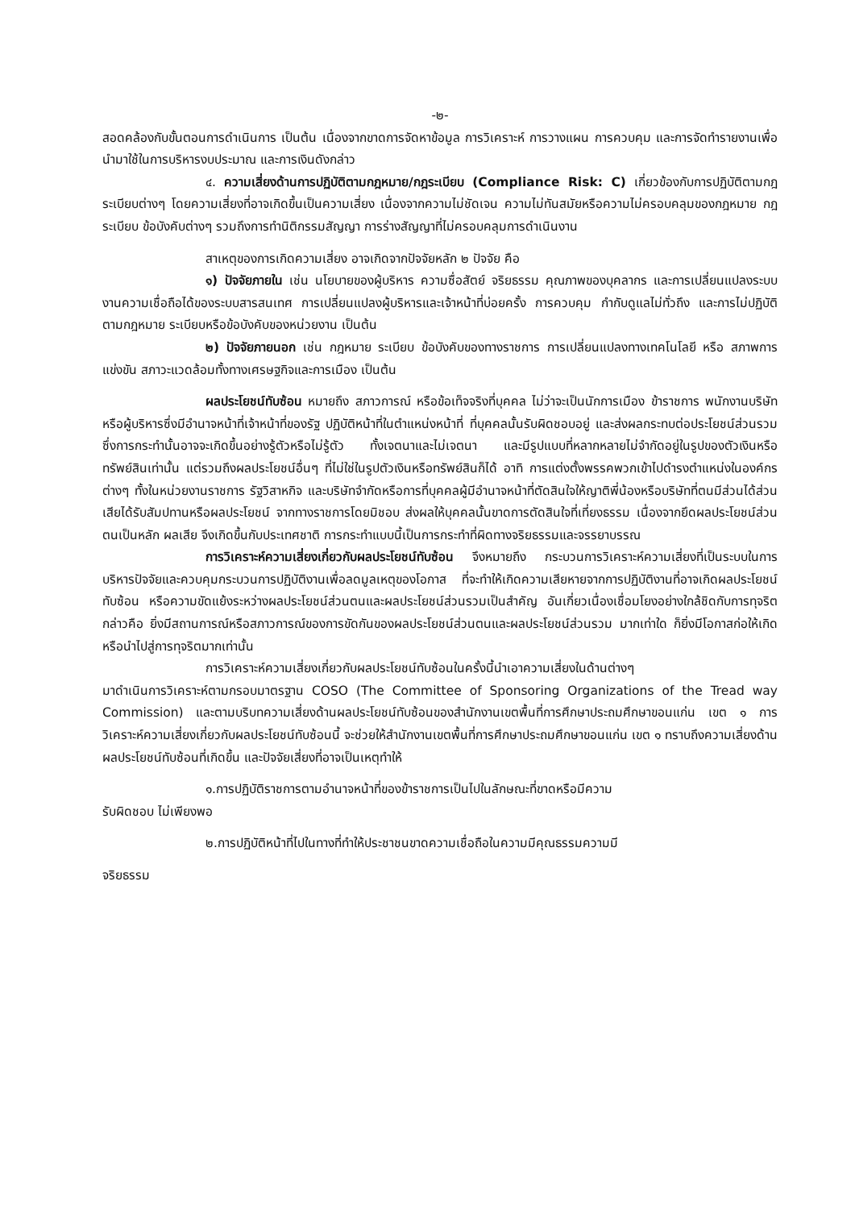-๒-
สอดคล้องกับขั้นตอนการดำเนินการ เป็นต้น เนื่องจากขาดการจัดหาข้อมูล การวิเคราะห์ การวางแผน การควบคุม และการจัดทำรายงานเพื่อนำมาใช้ในการบริหารงบประมาณ และการเงินดังกล่าว
๔. ความเสี่ยงด้านการปฏิบัติตามกฎหมาย/กฎระเบียบ (Compliance Risk: C) เกี่ยวข้องกับการปฏิบัติตามกฎระเบียบต่างๆ โดยความเสี่ยงที่อาจเกิดขึ้นเป็นความเสี่ยง เนื่องจากความไม่ชัดเจน ความไม่ทันสมัยหรือความไม่ครอบคลุมของกฎหมาย กฎระเบียบ ข้อบังคับต่างๆ รวมถึงการทำนิติกรรมสัญญา การร่างสัญญาที่ไม่ครอบคลุมการดำเนินงาน
สาเหตุของการเกิดความเสี่ยง อาจเกิดจากปัจจัยหลัก ๒ ปัจจัย คือ
๑) ปัจจัยภายใน เช่น นโยบายของผู้บริหาร ความซื่อสัตย์ จริยธรรม คุณภาพของบุคลากร และการเปลี่ยนแปลงระบบงานความเชื่อถือได้ของระบบสารสนเทศ การเปลี่ยนแปลงผู้บริหารและเจ้าหน้าที่บ่อยครั้ง การควบคุม กำกับดูแลไม่ทั่วถึง และการไม่ปฏิบัติตามกฎหมาย ระเบียบหรือข้อบังคับของหน่วยงาน เป็นต้น
๒) ปัจจัยภายนอก เช่น กฎหมาย ระเบียบ ข้อบังคับของทางราชการ การเปลี่ยนแปลงทางเทคโนโลยี หรือ สภาพการแข่งขัน สภาวะแวดล้อมทั้งทางเศรษฐกิจและการเมือง เป็นต้น
ผลประโยชน์ทับซ้อน หมายถึง สภาวการณ์ หรือข้อเท็จจริงที่บุคคล ไม่ว่าจะเป็นนักการเมือง ข้าราชการ พนักงานบริษัท หรือผู้บริหารซึ่งมีอำนาจหน้าที่เจ้าหน้าที่ของรัฐ ปฏิบัติหน้าที่ในตำแหน่งหน้าที่ ที่บุคคลนั้นรับผิดชอบอยู่ และส่งผลกระทบต่อประโยชน์ส่วนรวม ซึ่งการกระทำนั้นอาจจะเกิดขึ้นอย่างรู้ตัวหรือไม่รู้ตัว ทั้งเจตนาและไม่เจตนา และมีรูปแบบที่หลากหลายไม่จำกัดอยู่ในรูปของตัวเงินหรือทรัพย์สินเท่านั้น แต่รวมถึงผลประโยชน์อื่นๆ ที่ไม่ใช่ในรูปตัวเงินหรือทรัพย์สินก็ได้ อาทิ การแต่งตั้งพรรคพวกเข้าไปดำรงตำแหน่งในองค์กรต่างๆ ทั้งในหน่วยงานราชการ รัฐวิสาหกิจ และบริษัทจำกัดหรือการที่บุคคลผู้มีอำนาจหน้าที่ตัดสินใจให้ญาติพี่น้องหรือบริษัทที่ตนมีส่วนได้ส่วนเสียได้รับสัมปทานหรือผลประโยชน์ จากทางราชการโดยมิชอบ ส่งผลให้บุคคลนั้นขาดการตัดสินใจที่เที่ยงธรรม เนื่องจากยึดผลประโยชน์ส่วนตนเป็นหลัก ผลเสีย จึงเกิดขึ้นกับประเทศชาติ การกระทำแบบนี้เป็นการกระทำที่ผิดทางจริยธรรมและจรรยาบรรณ
การวิเคราะห์ความเสี่ยงเกี่ยวกับผลประโยชน์ทับซ้อน จึงหมายถึง กระบวนการวิเคราะห์ความเสี่ยงที่เป็นระบบในการบริหารปัจจัยและควบคุมกระบวนการปฏิบัติงานเพื่อลดมูลเหตุของโอกาส ที่จะทำให้เกิดความเสียหายจากการปฏิบัติงานที่อาจเกิดผลประโยชน์ทับซ้อน หรือความขัดแย้งระหว่างผลประโยชน์ส่วนตนและผลประโยชน์ส่วนรวมเป็นสำคัญ อันเกี่ยวเนื่องเชื่อมโยงอย่างใกล้ชิดกับการทุจริต กล่าวคือ ยิ่งมีสถานการณ์หรือสภาวการณ์ของการขัดกันของผลประโยชน์ส่วนตนและผลประโยชน์ส่วนรวม มากเท่าใด ก็ยิ่งมีโอกาสก่อให้เกิดหรือนำไปสู่การทุจริตมากเท่านั้น
การวิเคราะห์ความเสี่ยงเกี่ยวกับผลประโยชน์ทับซ้อนในครั้งนี้นำเอาความเสี่ยงในด้านต่างๆ
มาดำเนินการวิเคราะห์ตามกรอบมาตรฐาน COSO (The Committee of Sponsoring Organizations of the Tread way Commission) และตามบริบทความเสี่ยงด้านผลประโยชน์ทับซ้อนของสำนักงานเขตพื้นที่การศึกษาประถมศึกษาขอนแก่น เขต ๑ การวิเคราะห์ความเสี่ยงเกี่ยวกับผลประโยชน์ทับซ้อนนี้ จะช่วยให้สำนักงานเขตพื้นที่การศึกษาประถมศึกษาขอนแก่น เขต ๑ ทราบถึงความเสี่ยงด้านผลประโยชน์ทับซ้อนที่เกิดขึ้น และปัจจัยเสี่ยงที่อาจเป็นเหตุทำให้
๑.การปฏิบัติราชการตามอำนาจหน้าที่ของข้าราชการเป็นไปในลักษณะที่ขาดหรือมีความ
รับผิดชอบ ไม่เพียงพอ
๒.การปฏิบัติหน้าที่ไปในทางที่ทำให้ประชาชนขาดความเชื่อถือในความมีคุณธรรมความมี
จริยธรรม